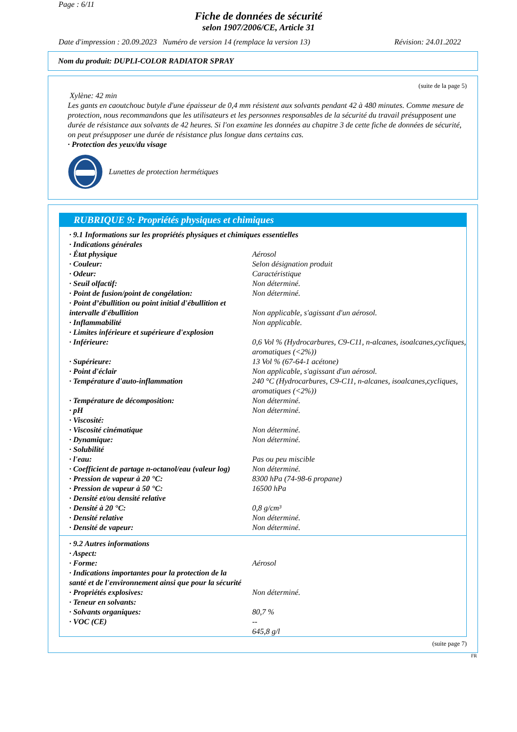Page : 6/11
Fiche de données de sécurité
selon 1907/2006/CE, Article 31
Date d'impression : 20.09.2023 Numéro de version 14 (remplace la version 13) Révision: 24.01.2022
Nom du produit: DUPLI-COLOR RADIATOR SPRAY
(suite de la page 5)
Xylène: 42 min
Les gants en caoutchouc butyle d'une épaisseur de 0,4 mm résistent aux solvants pendant 42 à 480 minutes. Comme mesure de protection, nous recommandons que les utilisateurs et les personnes responsables de la sécurité du travail présupposent une durée de résistance aux solvants de 42 heures. Si l'on examine les données au chapitre 3 de cette fiche de données de sécurité, on peut présupposer une durée de résistance plus longue dans certains cas.
· Protection des yeux/du visage
Lunettes de protection hermétiques
RUBRIQUE 9: Propriétés physiques et chimiques
| · 9.1 Informations sur les propriétés physiques et chimiques essentielles | |
| · Indications générales | |
| · État physique | Aérosol |
| · Couleur: | Selon désignation produit |
| · Odeur: | Caractéristique |
| · Seuil olfactif: | Non déterminé. |
| · Point de fusion/point de congélation: | Non déterminé. |
| · Point d’ébullition ou point initial d'ébullition et intervalle d'ébullition | Non applicable, s'agissant d'un aérosol. |
| · Inflammabilité | Non applicable. |
| · Limites inférieure et supérieure d'explosion | |
| · Inférieure: | 0,6 Vol % (Hydrocarbures, C9-C11, n-alcanes, isoalcanes,cycliques, aromatiques (<2%)) |
| · Supérieure: | 13 Vol % (67-64-1 acétone) |
| · Point d'éclair | Non applicable, s'agissant d'un aérosol. |
| · Température d'auto-inflammation | 240 °C (Hydrocarbures, C9-C11, n-alcanes, isoalcanes,cycliques, aromatiques (<2%)) |
| · Température de décomposition: | Non déterminé. |
| · pH | Non déterminé. |
| · Viscosité: | |
| · Viscosité cinématique | Non déterminé. |
| · Dynamique: | Non déterminé. |
| · Solubilité | |
| · l'eau: | Pas ou peu miscible |
| · Coefficient de partage n-octanol/eau (valeur log) | Non déterminé. |
| · Pression de vapeur à 20 °C: | 8300 hPa (74-98-6 propane) |
| · Pression de vapeur à 50 °C: | 16500 hPa |
| · Densité et/ou densité relative | |
| · Densité à 20 °C: | 0,8 g/cm³ |
| · Densité relative | Non déterminé. |
| · Densité de vapeur: | Non déterminé. |
| · 9.2 Autres informations | |
| · Aspect: | |
| · Forme: | Aérosol |
| · Indications importantes pour la protection de la santé et de l'environnement ainsi que pour la sécurité | |
| · Propriétés explosives: | Non déterminé. |
| · Teneur en solvants: | |
| · Solvants organiques: | 80,7 % |
| · VOC (CE) | -- 645,8 g/l |
(suite page 7)
FR